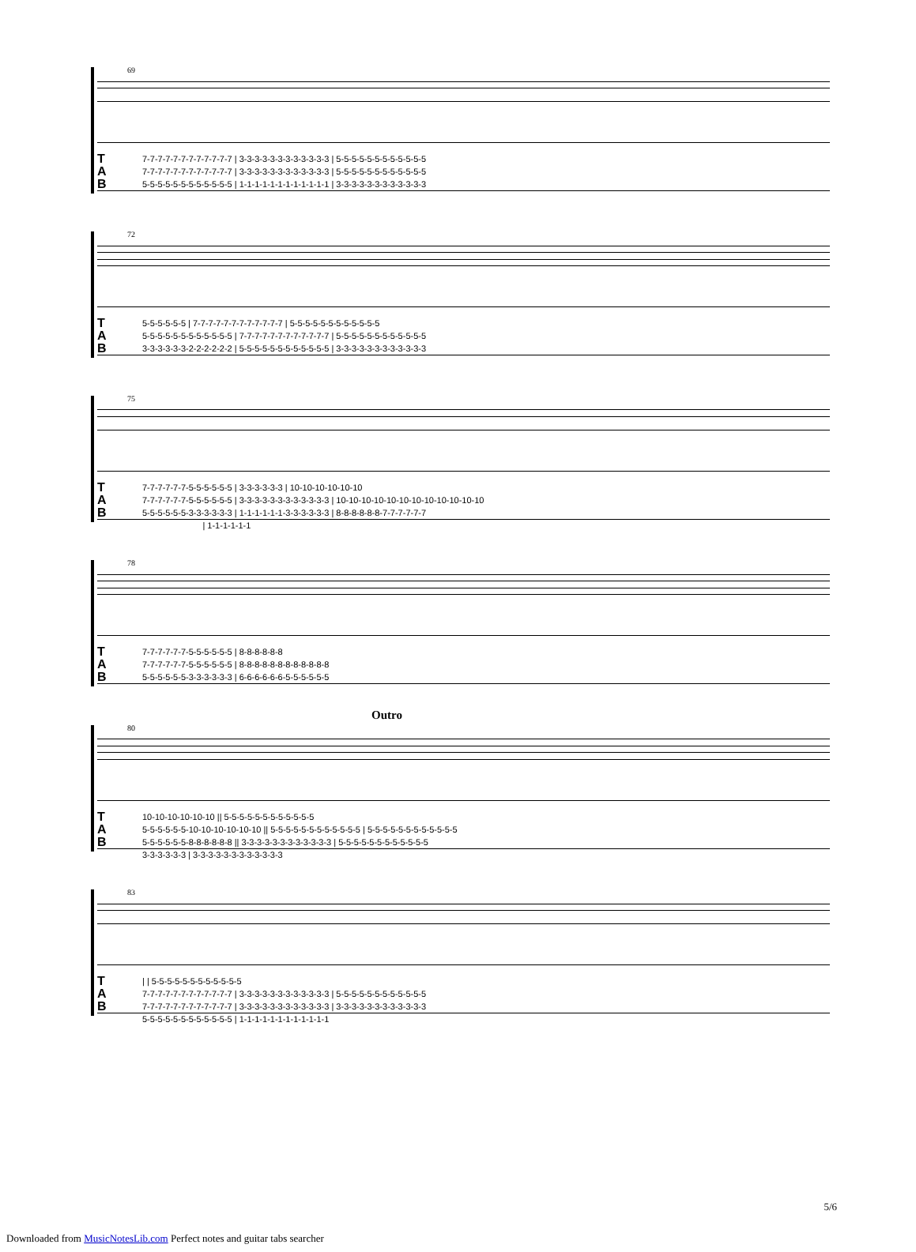69
T
A
B
7-7-7-7-7-7-7-7-7-7-7-7 | 3-3-3-3-3-3-3-3-3-3-3-3 | 5-5-5-5-5-5-5-5-5-5-5-5 7-7-7-7-7-7-7-7-7-7-7-7 | 3-3-3-3-3-3-3-3-3-3-3-3 | 5-5-5-5-5-5-5-5-5-5-5-5 5-5-5-5-5-5-5-5-5-5-5-5 | 1-1-1-1-1-1-1-1-1-1-1-1 | 3-3-3-3-3-3-3-3-3-3-3-3
72
T
A
B
5-5-5-5-5-5 | 7-7-7-7-7-7-7-7-7-7-7-7 | 5-5-5-5-5-5-5-5-5-5-5-5 5-5-5-5-5-5-5-5-5-5-5-5 | 7-7-7-7-7-7-7-7-7-7-7-7 | 5-5-5-5-5-5-5-5-5-5-5-5 3-3-3-3-3-3-2-2-2-2-2-2 | 5-5-5-5-5-5-5-5-5-5-5-5 | 3-3-3-3-3-3-3-3-3-3-3-3
75
T
A
B
7-7-7-7-7-7-5-5-5-5-5-5 | 3-3-3-3-3-3 | 10-10-10-10-10-10 7-7-7-7-7-7-5-5-5-5-5-5 | 3-3-3-3-3-3-3-3-3-3-3-3 | 10-10-10-10-10-10-10-10-10-10-10-10 5-5-5-5-5-5-3-3-3-3-3-3 | 1-1-1-1-1-1-3-3-3-3-3-3 | 8-8-8-8-8-8-7-7-7-7-7-7 | 1-1-1-1-1-1
78
T
A
B
7-7-7-7-7-7-5-5-5-5-5-5 | 8-8-8-8-8-8 7-7-7-7-7-7-5-5-5-5-5-5 | 8-8-8-8-8-8-8-8-8-8-8-8 5-5-5-5-5-5-3-3-3-3-3-3 | 6-6-6-6-6-6-5-5-5-5-5-5
Outro
80
T
A
B
10-10-10-10-10-10 || 5-5-5-5-5-5-5-5-5-5-5-5 5-5-5-5-5-5-10-10-10-10-10-10 || 5-5-5-5-5-5-5-5-5-5-5-5 | 5-5-5-5-5-5-5-5-5-5-5-5 5-5-5-5-5-5-8-8-8-8-8-8 || 3-3-3-3-3-3-3-3-3-3-3-3 | 5-5-5-5-5-5-5-5-5-5-5-5 3-3-3-3-3-3 | 3-3-3-3-3-3-3-3-3-3-3-3
83
T
A
B
| | 5-5-5-5-5-5-5-5-5-5-5-5 7-7-7-7-7-7-7-7-7-7-7-7 | 3-3-3-3-3-3-3-3-3-3-3-3 | 5-5-5-5-5-5-5-5-5-5-5-5 7-7-7-7-7-7-7-7-7-7-7-7 | 3-3-3-3-3-3-3-3-3-3-3-3 | 3-3-3-3-3-3-3-3-3-3-3-3 5-5-5-5-5-5-5-5-5-5-5-5 | 1-1-1-1-1-1-1-1-1-1-1-1
5/6
Downloaded from MusicNotesLib.com Perfect notes and guitar tabs searcher